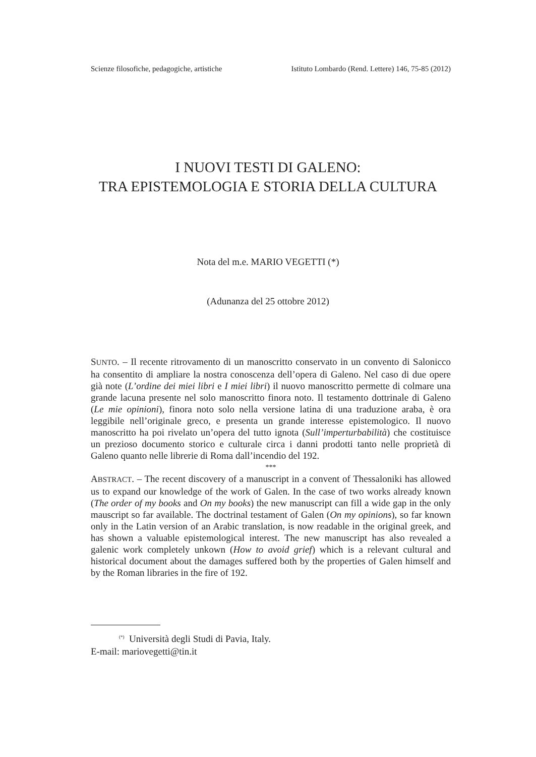Scienze filosofiche, pedagogiche, artistiche Istituto Lombardo (Rend. Lettere) 146, 75-85 (2012)
I NUOVI TESTI DI GALENO:
TRA EPISTEMOLOGIA E STORIA DELLA CULTURA
Nota del m.e. MARIO VEGETTI (*)
(Adunanza del 25 ottobre 2012)
SUNTO. – Il recente ritrovamento di un manoscritto conservato in un convento di Salonicco ha consentito di ampliare la nostra conoscenza dell’opera di Galeno. Nel caso di due opere già note (L’ordine dei miei libri e I miei libri) il nuovo manoscritto permette di colmare una grande lacuna presente nel solo manoscritto finora noto. Il testamento dottrinale di Galeno (Le mie opinioni), finora noto solo nella versione latina di una traduzione araba, è ora leggibile nell’originale greco, e presenta un grande interesse epistemologico. Il nuovo manoscritto ha poi rivelato un’opera del tutto ignota (Sull’imperturbabilità) che costituisce un prezioso documento storico e culturale circa i danni prodotti tanto nelle proprietà di Galeno quanto nelle librerie di Roma dall’incendio del 192.
***
ABSTRACT. – The recent discovery of a manuscript in a convent of Thessaloniki has allowed us to expand our knowledge of the work of Galen. In the case of two works already known (The order of my books and On my books) the new manuscript can fill a wide gap in the only mauscript so far available. The doctrinal testament of Galen (On my opinions), so far known only in the Latin version of an Arabic translation, is now readable in the original greek, and has shown a valuable epistemological interest. The new manuscript has also revealed a galenic work completely unkown (How to avoid grief) which is a relevant cultural and historical document about the damages suffered both by the properties of Galen himself and by the Roman libraries in the fire of 192.
<sup>(*)</sup> Università degli Studi di Pavia, Italy.
E-mail: mariovegetti@tin.it